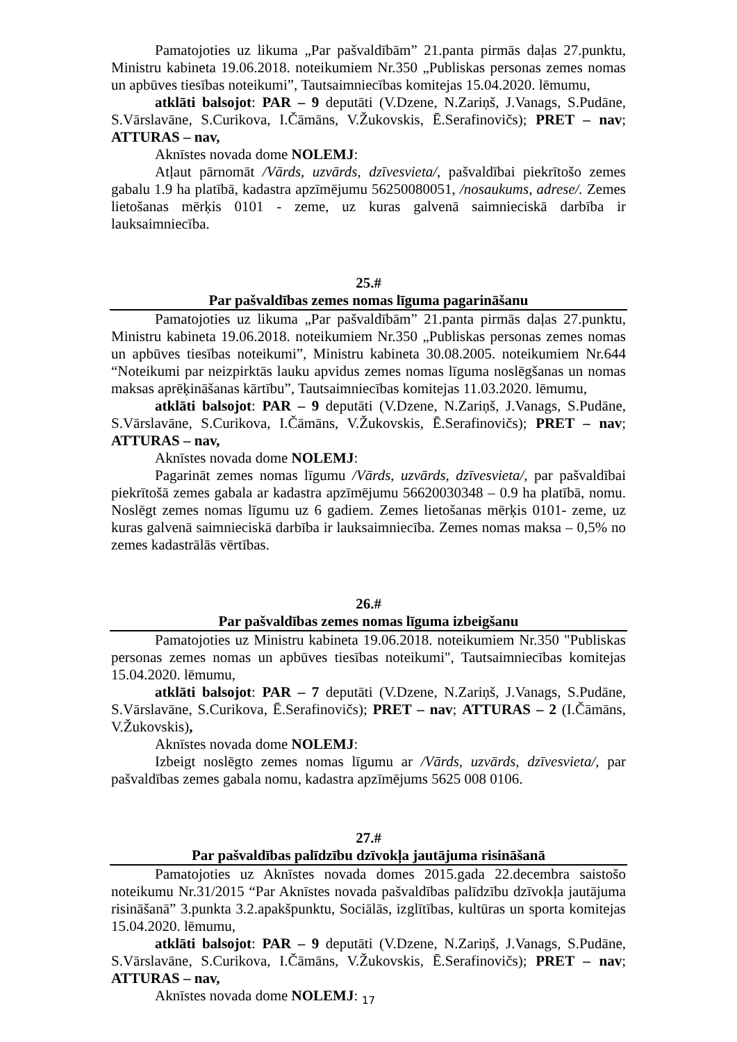Pamatojoties uz likuma „Par pašvaldībām” 21.panta pirmās daļas 27.punktu, Ministru kabineta 19.06.2018. noteikumiem Nr.350 „Publiskas personas zemes nomas un apbūves tiesības noteikumi”, Tautsaimniecības komitejas 15.04.2020. lēmumu,
atklāti balsojot: PAR – 9 deputāti (V.Dzene, N.Zariņš, J.Vanags, S.Pudāne, S.Vārslavāne, S.Curikova, I.Čāmāns, V.Žukovskis, Ē.Serafinovičs); PRET – nav; ATTURAS – nav,
Aknīstes novada dome NOLEMJ:
Atļaut pārnomāt /Vārds, uzvārds, dzīvesvieta/, pašvaldībai piekrītošo zemes gabalu 1.9 ha platībā, kadastra apzīmējumu 56250080051, /nosaukums, adrese/. Zemes lietošanas mērķis 0101 - zeme, uz kuras galvenā saimnieciskā darbība ir lauksaimniecība.
25.#
Par pašvaldības zemes nomas līguma pagarināšanu
Pamatojoties uz likuma „Par pašvaldībām” 21.panta pirmās daļas 27.punktu, Ministru kabineta 19.06.2018. noteikumiem Nr.350 „Publiskas personas zemes nomas un apbūves tiesības noteikumi”, Ministru kabineta 30.08.2005. noteikumiem Nr.644 “Noteikumi par neizpirktās lauku apvidus zemes nomas līguma noslēgšanas un nomas maksas aprēķināšanas kārtību”, Tautsaimniecības komitejas 11.03.2020. lēmumu,
atklāti balsojot: PAR – 9 deputāti (V.Dzene, N.Zariņš, J.Vanags, S.Pudāne, S.Vārslavāne, S.Curikova, I.Čāmāns, V.Žukovskis, Ē.Serafinovičs); PRET – nav; ATTURAS – nav,
Aknīstes novada dome NOLEMJ:
Pagarināt zemes nomas līgumu /Vārds, uzvārds, dzīvesvieta/, par pašvaldībai piekrītošā zemes gabala ar kadastra apzīmējumu 56620030348 – 0.9 ha platībā, nomu. Noslēgt zemes nomas līgumu uz 6 gadiem. Zemes lietošanas mērķis 0101- zeme, uz kuras galvenā saimnieciskā darbība ir lauksaimniecība. Zemes nomas maksa – 0,5% no zemes kadastrālās vērtības.
26.#
Par pašvaldības zemes nomas līguma izbeigšanu
Pamatojoties uz Ministru kabineta 19.06.2018. noteikumiem Nr.350 "Publiskas personas zemes nomas un apbūves tiesības noteikumi", Tautsaimniecības komitejas 15.04.2020. lēmumu,
atklāti balsojot: PAR – 7 deputāti (V.Dzene, N.Zariņš, J.Vanags, S.Pudāne, S.Vārslavāne, S.Curikova, Ē.Serafinovičs); PRET – nav; ATTURAS – 2 (I.Čāmāns, V.Žukovskis),
Aknīstes novada dome NOLEMJ:
Izbeigt noslēgto zemes nomas līgumu ar /Vārds, uzvārds, dzīvesvieta/, par pašvaldības zemes gabala nomu, kadastra apzīmējums 5625 008 0106.
27.#
Par pašvaldības palīdzību dzīvokļa jautājuma risināšanā
Pamatojoties uz Aknīstes novada domes 2015.gada 22.decembra saistošo noteikumu Nr.31/2015 “Par Aknīstes novada pašvaldības palīdzību dzīvokļa jautājuma risināšanā” 3.punkta 3.2.apakšpunktu, Sociālās, izglītības, kultūras un sporta komitejas 15.04.2020. lēmumu,
atklāti balsojot: PAR – 9 deputāti (V.Dzene, N.Zariņš, J.Vanags, S.Pudāne, S.Vārslavāne, S.Curikova, I.Čāmāns, V.Žukovskis, Ē.Serafinovičs); PRET – nav; ATTURAS – nav,
Aknīstes novada dome NOLEMJ:
17